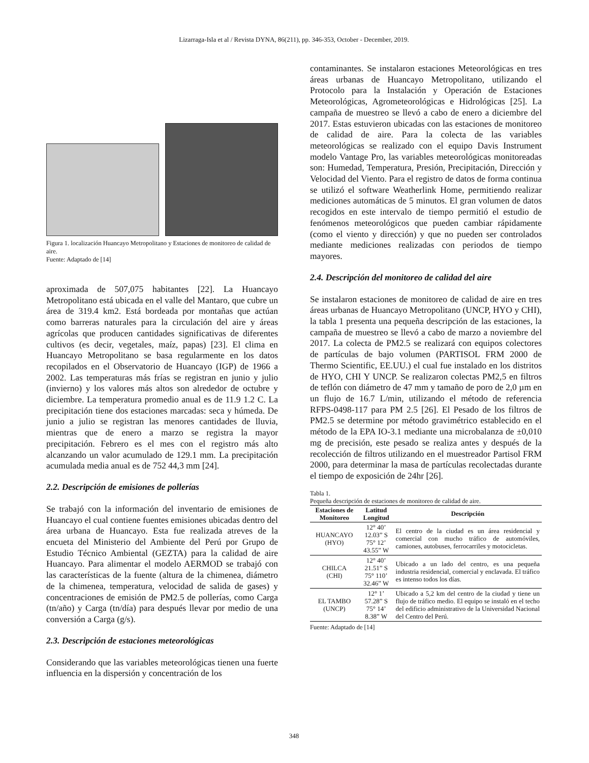Lizarraga-Isla et al / Revista DYNA, 86(211), pp. 346-353, October - December, 2019.
Figura 1. localización Huancayo Metropolitano y Estaciones de monitoreo de calidad de aire.
Fuente: Adaptado de [14]
aproximada de 507,075 habitantes [22]. La Huancayo Metropolitano está ubicada en el valle del Mantaro, que cubre un área de 319.4 km2. Está bordeada por montañas que actúan como barreras naturales para la circulación del aire y áreas agrícolas que producen cantidades significativas de diferentes cultivos (es decir, vegetales, maíz, papas) [23]. El clima en Huancayo Metropolitano se basa regularmente en los datos recopilados en el Observatorio de Huancayo (IGP) de 1966 a 2002. Las temperaturas más frías se registran en junio y julio (invierno) y los valores más altos son alrededor de octubre y diciembre. La temperatura promedio anual es de 11.9 1.2 C. La precipitación tiene dos estaciones marcadas: seca y húmeda. De junio a julio se registran las menores cantidades de lluvia, mientras que de enero a marzo se registra la mayor precipitación. Febrero es el mes con el registro más alto alcanzando un valor acumulado de 129.1 mm. La precipitación acumulada media anual es de 752 44,3 mm [24].
2.2. Descripción de emisiones de pollerías
Se trabajó con la información del inventario de emisiones de Huancayo el cual contiene fuentes emisiones ubicadas dentro del área urbana de Huancayo. Esta fue realizada atreves de la encueta del Ministerio del Ambiente del Perú por Grupo de Estudio Técnico Ambiental (GEZTA) para la calidad de aire Huancayo. Para alimentar el modelo AERMOD se trabajó con las características de la fuente (altura de la chimenea, diámetro de la chimenea, temperatura, velocidad de salida de gases) y concentraciones de emisión de PM2.5 de pollerías, como Carga (tn/año) y Carga (tn/día) para después llevar por medio de una conversión a Carga (g/s).
2.3. Descripción de estaciones meteorológicas
Considerando que las variables meteorológicas tienen una fuerte influencia en la dispersión y concentración de los
contaminantes. Se instalaron estaciones Meteorológicas en tres áreas urbanas de Huancayo Metropolitano, utilizando el Protocolo para la Instalación y Operación de Estaciones Meteorológicas, Agrometeorológicas e Hidrológicas [25]. La campaña de muestreo se llevó a cabo de enero a diciembre del 2017. Estas estuvieron ubicadas con las estaciones de monitoreo de calidad de aire. Para la colecta de las variables meteorológicas se realizado con el equipo Davis Instrument modelo Vantage Pro, las variables meteorológicas monitoreadas son: Humedad, Temperatura, Presión, Precipitación, Dirección y Velocidad del Viento. Para el registro de datos de forma continua se utilizó el software Weatherlink Home, permitiendo realizar mediciones automáticas de 5 minutos. El gran volumen de datos recogidos en este intervalo de tiempo permitió el estudio de fenómenos meteorológicos que pueden cambiar rápidamente (como el viento y dirección) y que no pueden ser controlados mediante mediciones realizadas con periodos de tiempo mayores.
2.4. Descripción del monitoreo de calidad del aire
Se instalaron estaciones de monitoreo de calidad de aire en tres áreas urbanas de Huancayo Metropolitano (UNCP, HYO y CHI), la tabla 1 presenta una pequeña descripción de las estaciones, la campaña de muestreo se llevó a cabo de marzo a noviembre del 2017. La colecta de PM2.5 se realizará con equipos colectores de partículas de bajo volumen (PARTISOL FRM 2000 de Thermo Scientific, EE.UU.) el cual fue instalado en los distritos de HYO, CHI Y UNCP. Se realizaron colectas PM2,5 en filtros de teflón con diámetro de 47 mm y tamaño de poro de 2,0 µm en un flujo de 16.7 L/min, utilizando el método de referencia RFPS-0498-117 para PM 2.5 [26]. El Pesado de los filtros de PM2.5 se determine por método gravimétrico establecido en el método de la EPA IO-3.1 mediante una microbalanza de ±0,010 mg de precisión, este pesado se realiza antes y después de la recolección de filtros utilizando en el muestreador Partisol FRM 2000, para determinar la masa de partículas recolectadas durante el tiempo de exposición de 24hr [26].
Tabla 1.
Pequeña descripción de estaciones de monitoreo de calidad de aire.
| Estaciones de Monitoreo | Latitud Longitud | Descripción |
| --- | --- | --- |
| HUANCAYO (HYO) | 12° 40’ 12.03” S 75° 12’ 43.55” W | El centro de la ciudad es un área residencial y comercial con mucho tráfico de automóviles, camiones, autobuses, ferrocarriles y motocicletas. |
| CHILCA (CHI) | 12° 40’ 21.51” S 75° 110’ 32.46” W | Ubicado a un lado del centro, es una pequeña industria residencial, comercial y enclavada. El tráfico es intenso todos los días. |
| EL TAMBO (UNCP) | 12° 1’ 57.28” S 75° 14’ 8.38” W | Ubicado a 5,2 km del centro de la ciudad y tiene un flujo de tráfico medio. El equipo se instaló en el techo del edificio administrativo de la Universidad Nacional del Centro del Perú. |
Fuente: Adaptado de [14]
348